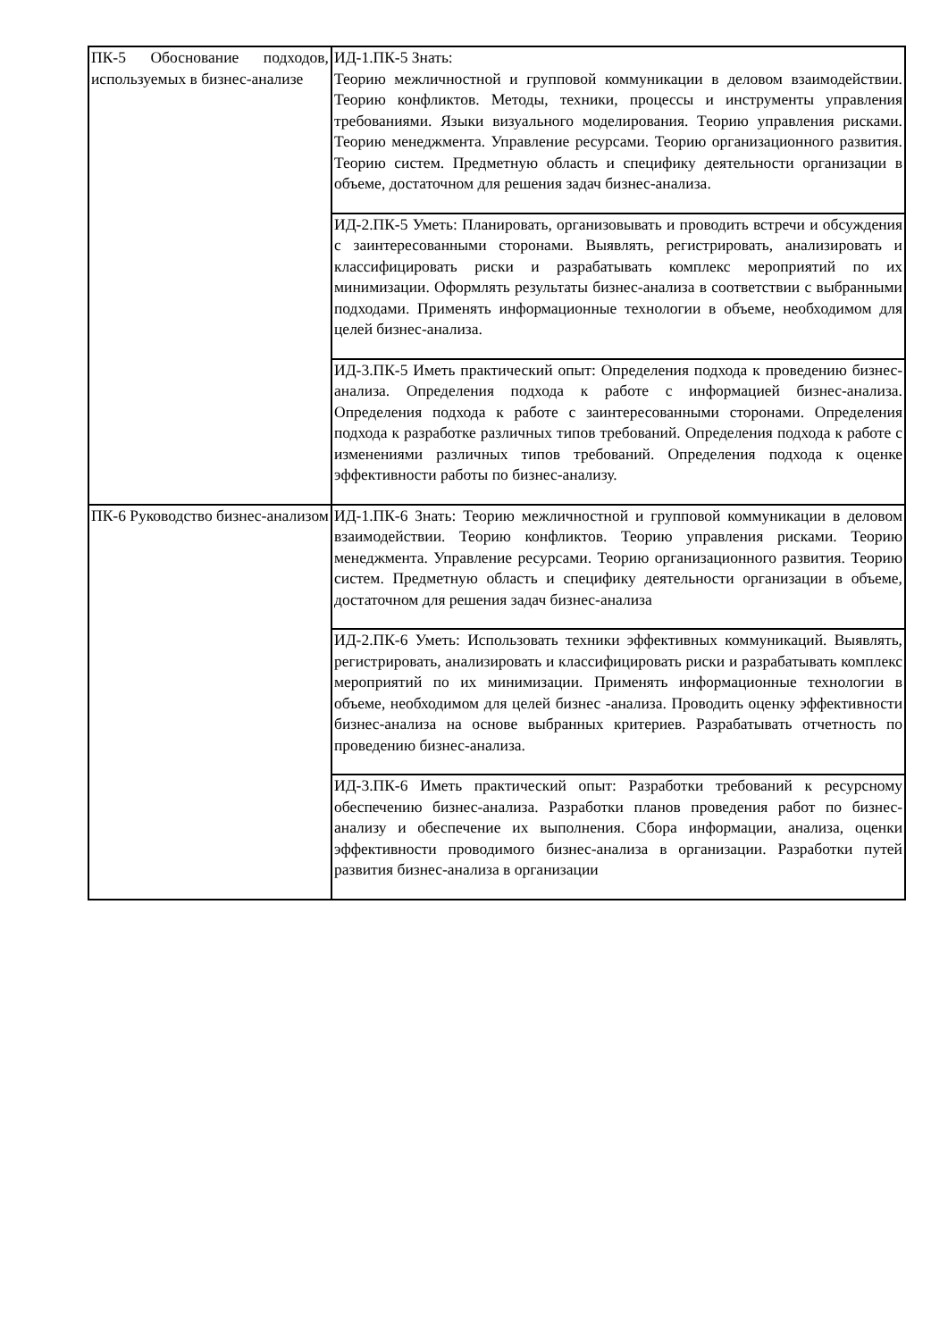| ПК-5 Обоснование подходов, используемых в бизнес-анализе | ИД-1.ПК-5 Знать: Теорию межличностной и групповой коммуникации в деловом взаимодействии. Теорию конфликтов. Методы, техники, процессы и инструменты управления требованиями. Языки визуального моделирования. Теорию управления рисками. Теорию менеджмента. Управление ресурсами. Теорию организационного развития. Теорию систем. Предметную область и специфику деятельности организации в объеме, достаточном для решения задач бизнес-анализа. |
| | ИД-2.ПК-5 Уметь: Планировать, организовывать и проводить встречи и обсуждения с заинтересованными сторонами. Выявлять, регистрировать, анализировать и классифицировать риски и разрабатывать комплекс мероприятий по их минимизации. Оформлять результаты бизнес-анализа в соответствии с выбранными подходами. Применять информационные технологии в объеме, необходимом для целей бизнес-анализа. |
| | ИД-3.ПК-5 Иметь практический опыт: Определения подхода к проведению бизнес-анализа. Определения подхода к работе с информацией бизнес-анализа. Определения подхода к работе с заинтересованными сторонами. Определения подхода к разработке различных типов требований. Определения подхода к работе с изменениями различных типов требований. Определения подхода к оценке эффективности работы по бизнес-анализу. |
| ПК-6 Руководство бизнес-анализом | ИД-1.ПК-6 Знать: Теорию межличностной и групповой коммуникации в деловом взаимодействии. Теорию конфликтов. Теорию управления рисками. Теорию менеджмента. Управление ресурсами. Теорию организационного развития. Теорию систем. Предметную область и специфику деятельности организации в объеме, достаточном для решения задач бизнес-анализа |
| | ИД-2.ПК-6 Уметь: Использовать техники эффективных коммуникаций. Выявлять, регистрировать, анализировать и классифицировать риски и разрабатывать комплекс мероприятий по их минимизации. Применять информационные технологии в объеме, необходимом для целей бизнес -анализа. Проводить оценку эффективности бизнес-анализа на основе выбранных критериев. Разрабатывать отчетность по проведению бизнес-анализа. |
| | ИД-3.ПК-6 Иметь практический опыт: Разработки требований к ресурсному обеспечению бизнес-анализа. Разработки планов проведения работ по бизнес-анализу и обеспечение их выполнения. Сбора информации, анализа, оценки эффективности проводимого бизнес-анализа в организации. Разработки путей развития бизнес-анализа в организации |